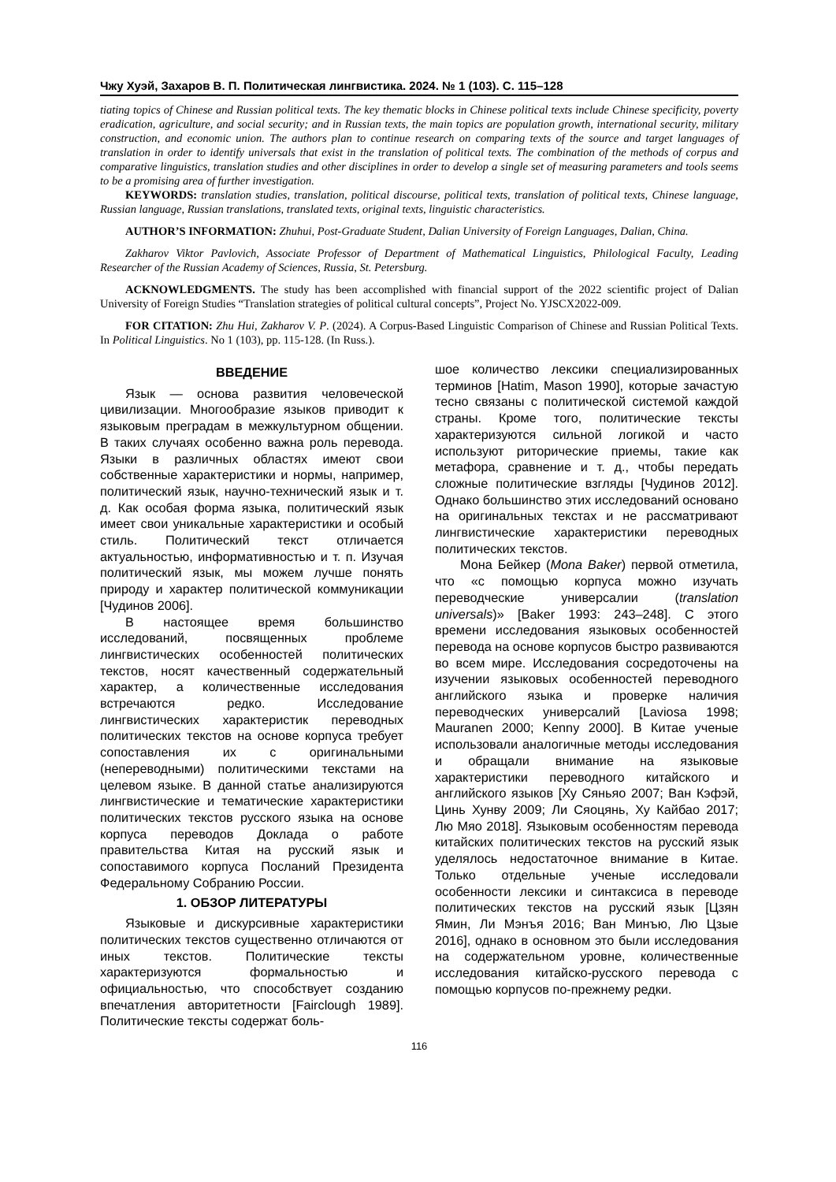Чжу Хуэй, Захаров В. П. Политическая лингвистика. 2024. № 1 (103). С. 115–128
tiating topics of Chinese and Russian political texts. The key thematic blocks in Chinese political texts include Chinese specificity, poverty eradication, agriculture, and social security; and in Russian texts, the main topics are population growth, international security, military construction, and economic union. The authors plan to continue research on comparing texts of the source and target languages of translation in order to identify universals that exist in the translation of political texts. The combination of the methods of corpus and comparative linguistics, translation studies and other disciplines in order to develop a single set of measuring parameters and tools seems to be a promising area of further investigation.
KEYWORDS: translation studies, translation, political discourse, political texts, translation of political texts, Chinese language, Russian language, Russian translations, translated texts, original texts, linguistic characteristics.
AUTHOR’S INFORMATION: Zhuhui, Post-Graduate Student, Dalian University of Foreign Languages, Dalian, China.
Zakharov Viktor Pavlovich, Associate Professor of Department of Mathematical Linguistics, Philological Faculty, Leading Researcher of the Russian Academy of Sciences, Russia, St. Petersburg.
ACKNOWLEDGMENTS. The study has been accomplished with financial support of the 2022 scientific project of Dalian University of Foreign Studies “Translation strategies of political cultural concepts”, Project No. YJSCX2022-009.
FOR CITATION: Zhu Hui, Zakharov V. P. (2024). A Corpus-Based Linguistic Comparison of Chinese and Russian Political Texts. In Political Linguistics. No 1 (103), pp. 115-128. (In Russ.).
ВВЕДЕНИЕ
Язык — основа развития человеческой цивилизации. Многообразие языков приводит к языковым преградам в межкультурном общении. В таких случаях особенно важна роль перевода. Языки в различных областях имеют свои собственные характеристики и нормы, например, политический язык, научно-технический язык и т. д. Как особая форма языка, политический язык имеет свои уникальные характеристики и особый стиль. Политический текст отличается актуальностью, информативностью и т. п. Изучая политический язык, мы можем лучше понять природу и характер политической коммуникации [Чудинов 2006].
В настоящее время большинство исследований, посвященных проблеме лингвистических особенностей политических текстов, носят качественный содержательный характер, а количественные исследования встречаются редко. Исследование лингвистических характеристик переводных политических текстов на основе корпуса требует сопоставления их с оригинальными (непереводными) политическими текстами на целевом языке. В данной статье анализируются лингвистические и тематические характеристики политических текстов русского языка на основе корпуса переводов Доклада о работе правительства Китая на русский язык и сопоставимого корпуса Посланий Президента Федеральному Собранию России.
1. ОБЗОР ЛИТЕРАТУРЫ
Языковые и дискурсивные характеристики политических текстов существенно отличаются от иных текстов. Политические тексты характеризуются формальностью и официальностью, что способствует созданию впечатления авторитетности [Fairclough 1989]. Политические тексты содержат боль-
шое количество лексики специализированных терминов [Hatim, Mason 1990], которые зачастую тесно связаны с политической системой каждой страны. Кроме того, политические тексты характеризуются сильной логикой и часто используют риторические приемы, такие как метафора, сравнение и т. д., чтобы передать сложные политические взгляды [Чудинов 2012]. Однако большинство этих исследований основано на оригинальных текстах и не рассматривают лингвистические характеристики переводных политических текстов.
Мона Бейкер (Mona Baker) первой отметила, что «с помощью корпуса можно изучать переводческие универсалии (translation universals)» [Baker 1993: 243–248]. С этого времени исследования языковых особенностей перевода на основе корпусов быстро развиваются во всем мире. Исследования сосредоточены на изучении языковых особенностей переводного английского языка и проверке наличия переводческих универсалий [Laviosa 1998; Mauranen 2000; Kenny 2000]. В Китае ученые использовали аналогичные методы исследования и обращали внимание на языковые характеристики переводного китайского и английского языков [Ху Сяньяо 2007; Ван Кэфэй, Цинь Хунву 2009; Ли Сяоцянь, Ху Кайбао 2017; Лю Мяо 2018]. Языковым особенностям перевода китайских политических текстов на русский язык уделялось недостаточное внимание в Китае. Только отдельные ученые исследовали особенности лексики и синтаксиса в переводе политических текстов на русский язык [Цзян Ямин, Ли Мэнъя 2016; Ван Минъю, Лю Цзые 2016], однако в основном это были исследования на содержательном уровне, количественные исследования китайско-русского перевода с помощью корпусов по-прежнему редки.
116